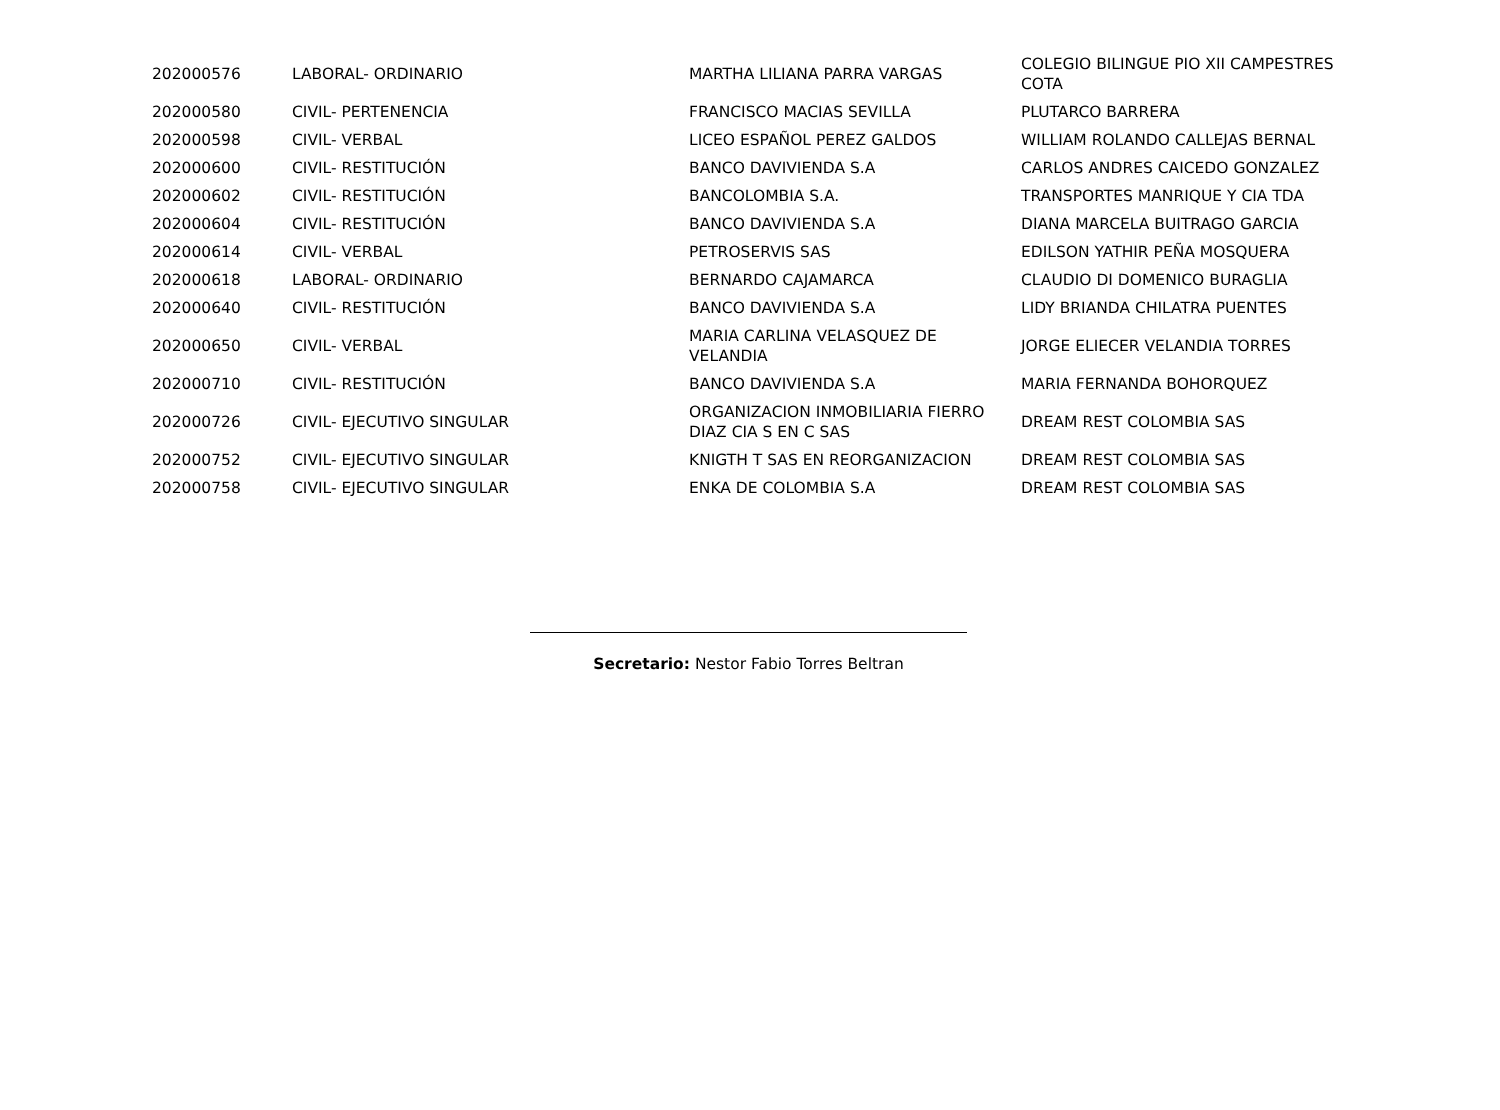| 202000576 | LABORAL- ORDINARIO | MARTHA LILIANA PARRA VARGAS | COLEGIO BILINGUE PIO XII CAMPESTRES COTA |
| 202000580 | CIVIL- PERTENENCIA | FRANCISCO MACIAS SEVILLA | PLUTARCO BARRERA |
| 202000598 | CIVIL- VERBAL | LICEO ESPAÑOL PEREZ GALDOS | WILLIAM ROLANDO CALLEJAS BERNAL |
| 202000600 | CIVIL- RESTITUCIÓN | BANCO DAVIVIENDA S.A | CARLOS ANDRES CAICEDO GONZALEZ |
| 202000602 | CIVIL- RESTITUCIÓN | BANCOLOMBIA S.A. | TRANSPORTES MANRIQUE Y CIA TDA |
| 202000604 | CIVIL- RESTITUCIÓN | BANCO DAVIVIENDA S.A | DIANA MARCELA BUITRAGO GARCIA |
| 202000614 | CIVIL- VERBAL | PETROSERVIS SAS | EDILSON YATHIR PEÑA MOSQUERA |
| 202000618 | LABORAL- ORDINARIO | BERNARDO CAJAMARCA | CLAUDIO DI DOMENICO BURAGLIA |
| 202000640 | CIVIL- RESTITUCIÓN | BANCO DAVIVIENDA S.A | LIDY BRIANDA CHILATRA PUENTES |
| 202000650 | CIVIL- VERBAL | MARIA CARLINA VELASQUEZ DE VELANDIA | JORGE ELIECER VELANDIA TORRES |
| 202000710 | CIVIL- RESTITUCIÓN | BANCO DAVIVIENDA S.A | MARIA FERNANDA BOHORQUEZ |
| 202000726 | CIVIL- EJECUTIVO SINGULAR | ORGANIZACION INMOBILIARIA FIERRO DIAZ CIA S EN C SAS | DREAM REST COLOMBIA SAS |
| 202000752 | CIVIL- EJECUTIVO SINGULAR | KNIGTH T SAS EN REORGANIZACION | DREAM REST COLOMBIA SAS |
| 202000758 | CIVIL- EJECUTIVO SINGULAR | ENKA DE COLOMBIA S.A | DREAM REST COLOMBIA SAS |
Secretario: Nestor Fabio Torres Beltran